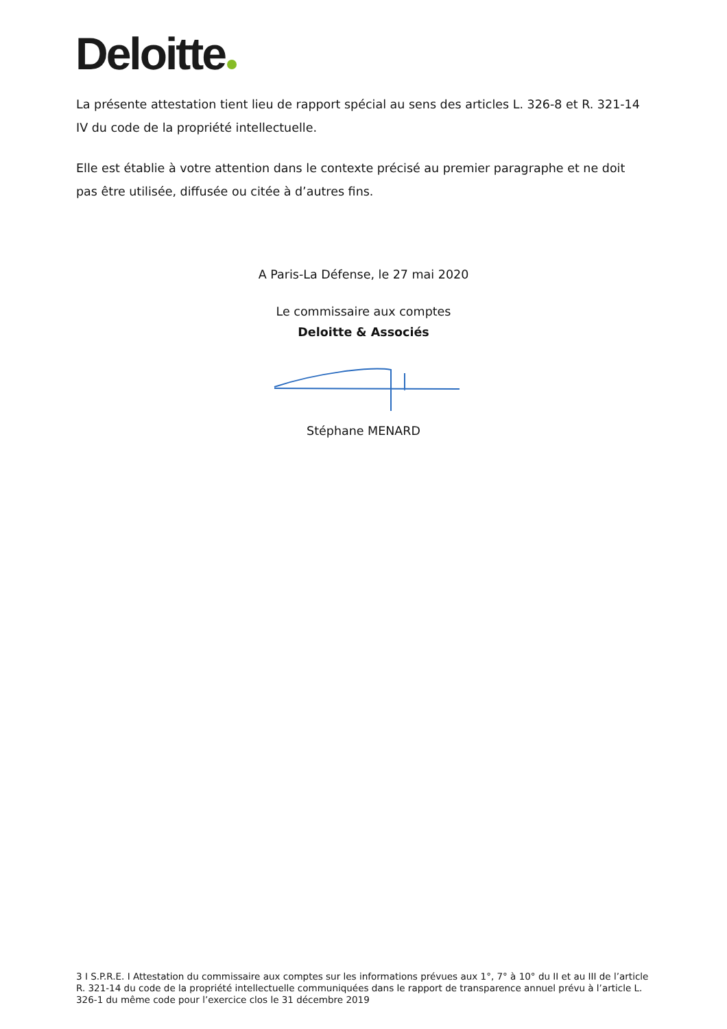Deloitte
La présente attestation tient lieu de rapport spécial au sens des articles L. 326-8 et R. 321-14 IV du code de la propriété intellectuelle.
Elle est établie à votre attention dans le contexte précisé au premier paragraphe et ne doit pas être utilisée, diffusée ou citée à d’autres fins.
A Paris-La Défense, le 27 mai 2020
Le commissaire aux comptes
Deloitte & Associés
Stéphane MENARD
3 I S.P.R.E. I Attestation du commissaire aux comptes sur les informations prévues aux 1°, 7° à 10° du II et au III de l’article R. 321-14 du code de la propriété intellectuelle communiquées dans le rapport de transparence annuel prévu à l’article L. 326-1 du même code pour l’exercice clos le 31 décembre 2019